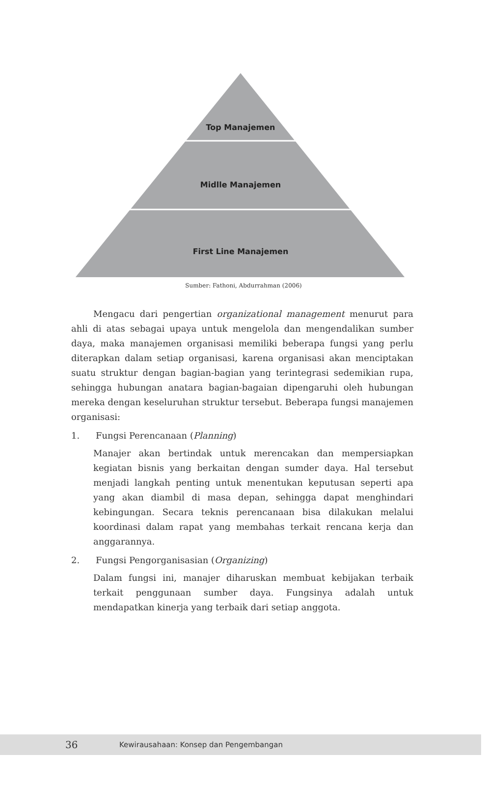Top Manajemen
Midlle Manajemen
First Line Manajemen
Sumber: Fathoni, Abdurrahman (2006)
Mengacu dari pengertian organizational management menurut para ahli di atas sebagai upaya untuk mengelola dan mengendalikan sumber daya, maka manajemen organisasi memiliki beberapa fungsi yang perlu diterapkan dalam setiap organisasi, karena organisasi akan menciptakan suatu struktur dengan bagian-bagian yang terintegrasi sedemikian rupa, sehingga hubungan anatara bagian-bagaian dipengaruhi oleh hubungan mereka dengan keseluruhan struktur tersebut. Beberapa fungsi manajemen organisasi:
1. Fungsi Perencanaan (Planning)
Manajer akan bertindak untuk merencakan dan mempersiapkan kegiatan bisnis yang berkaitan dengan sumder daya. Hal tersebut menjadi langkah penting untuk menentukan keputusan seperti apa yang akan diambil di masa depan, sehingga dapat menghindari kebingungan. Secara teknis perencanaan bisa dilakukan melalui koordinasi dalam rapat yang membahas terkait rencana kerja dan anggarannya.
2. Fungsi Pengorganisasian (Organizing)
Dalam fungsi ini, manajer diharuskan membuat kebijakan terbaik terkait penggunaan sumber daya. Fungsinya adalah untuk mendapatkan kinerja yang terbaik dari setiap anggota.
36
Kewirausahaan: Konsep dan Pengembangan